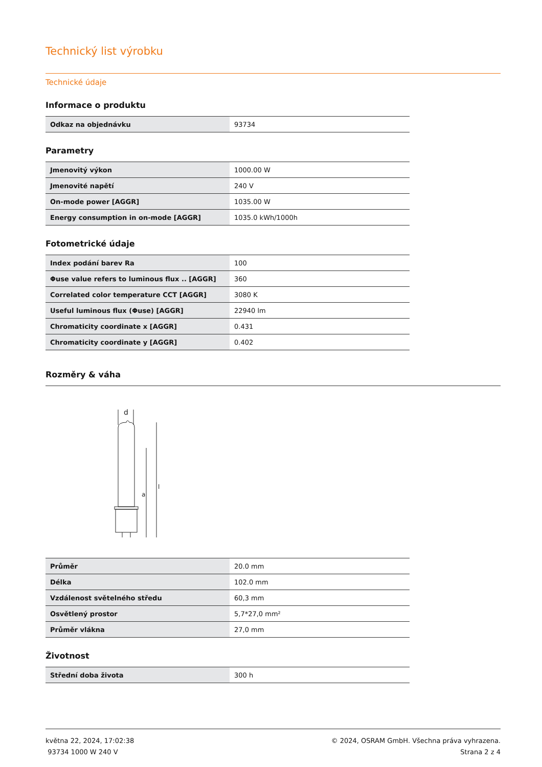Technický list výrobku
Technické údaje
Informace o produktu
| Odkaz na objednávku | 93734 |
Parametry
| Jmenovitý výkon | 1000.00 W |
| Jmenovité napětí | 240 V |
| On-mode power [AGGR] | 1035.00 W |
| Energy consumption in on-mode [AGGR] | 1035.0 kWh/1000h |
Fotometrické údaje
| Index podání barev Ra | 100 |
| Φuse value refers to luminous flux .. [AGGR] | 360 |
| Correlated color temperature CCT [AGGR] | 3080 K |
| Useful luminous flux (Φuse) [AGGR] | 22940 lm |
| Chromaticity coordinate x [AGGR] | 0.431 |
| Chromaticity coordinate y [AGGR] | 0.402 |
Rozměry & váha
d
l
a
| Průměr | 20.0 mm |
| Délka | 102.0 mm |
| Vzdálenost světelného středu | 60,3 mm |
| Osvětlený prostor | 5,7*27,0 mm² |
| Průměr vlákna | 27,0 mm |
Životnost
| Střední doba života | 300 h |
května 22, 2024, 17:02:38
93734 1000 W 240 V
© 2024, OSRAM GmbH. Všechna práva vyhrazena.
Strana 2 z 4